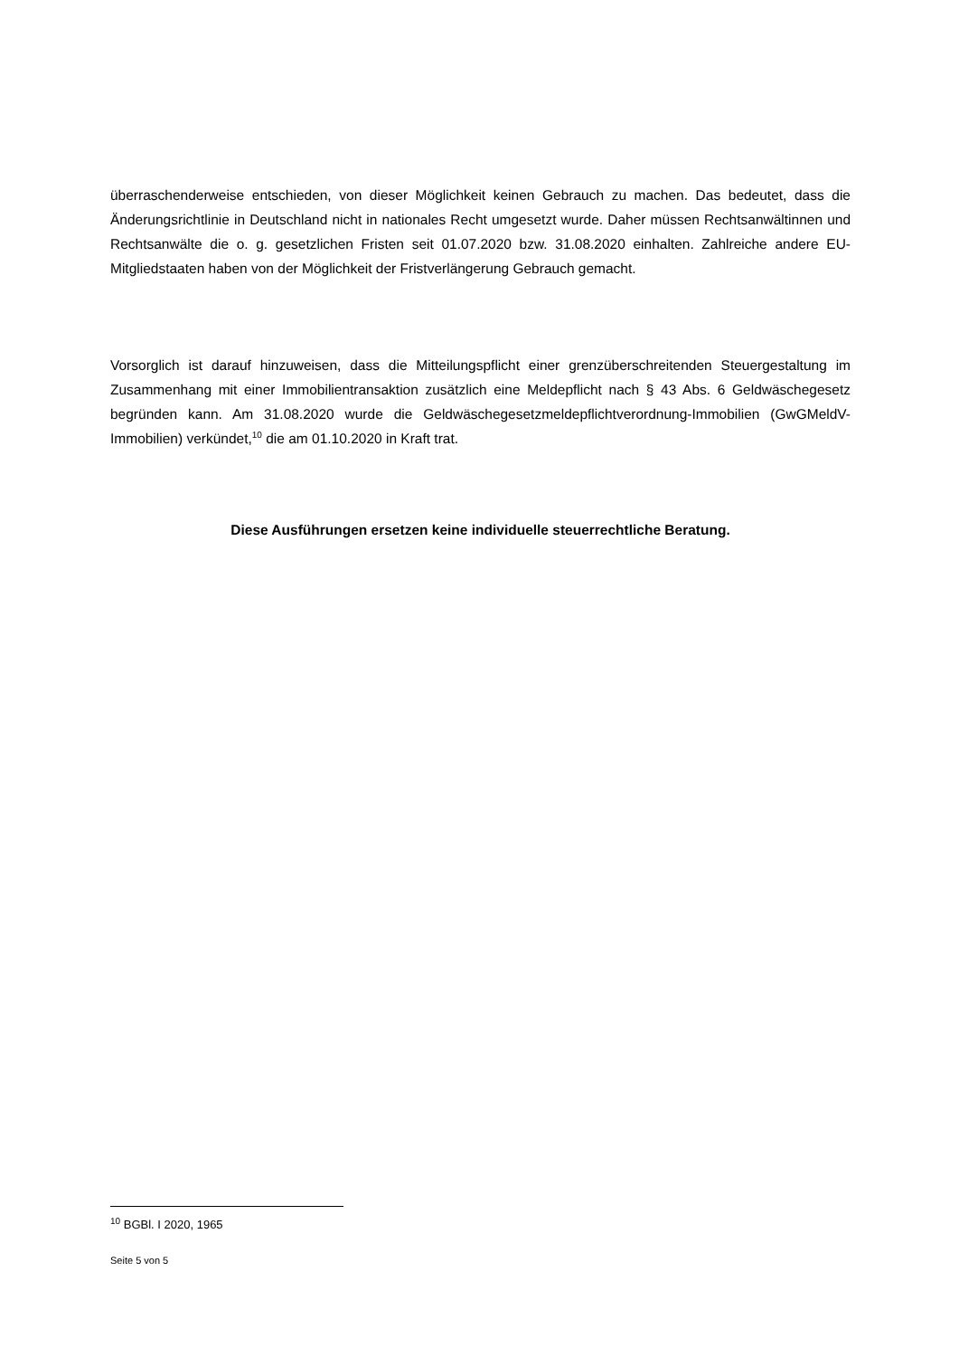überraschenderweise entschieden, von dieser Möglichkeit keinen Gebrauch zu machen. Das bedeutet, dass die Änderungsrichtlinie in Deutschland nicht in nationales Recht umgesetzt wurde. Daher müssen Rechtsanwältinnen und Rechtsanwälte die o. g. gesetzlichen Fristen seit 01.07.2020 bzw. 31.08.2020 einhalten. Zahlreiche andere EU-Mitgliedstaaten haben von der Möglichkeit der Fristverlängerung Gebrauch gemacht.
Vorsorglich ist darauf hinzuweisen, dass die Mitteilungspflicht einer grenzüberschreitenden Steuergestaltung im Zusammenhang mit einer Immobilientransaktion zusätzlich eine Meldepflicht nach § 43 Abs. 6 Geldwäschegesetz begründen kann. Am 31.08.2020 wurde die Geldwäschegesetzmeldepflichtverordnung-Immobilien (GwGMeldV-Immobilien) verkündet,<sup>10</sup> die am 01.10.2020 in Kraft trat.
Diese Ausführungen ersetzen keine individuelle steuerrechtliche Beratung.
<sup>10</sup> BGBl. I 2020, 1965
Seite 5 von 5